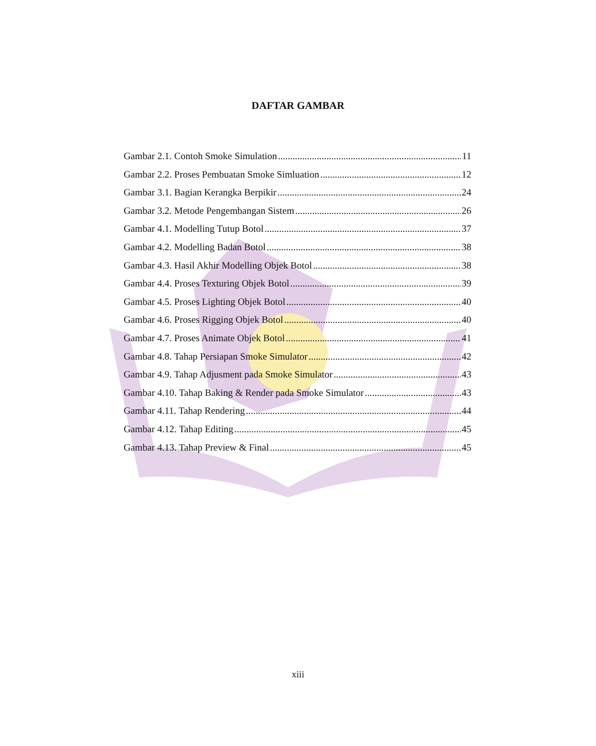DAFTAR GAMBAR
Gambar 2.1. Contoh Smoke Simulation 11
Gambar 2.2. Proses Pembuatan Smoke Simluation 12
Gambar 3.1. Bagian Kerangka Berpikir 24
Gambar 3.2. Metode Pengembangan Sistem 26
Gambar 4.1. Modelling Tutup Botol 37
Gambar 4.2. Modelling Badan Botol 38
Gambar 4.3. Hasil Akhir Modelling Objek Botol 38
Gambar 4.4. Proses Texturing Objek Botol 39
Gambar 4.5. Proses Lighting Objek Botol 40
Gambar 4.6. Proses Rigging Objek Botol 40
Gambar 4.7. Proses Animate Objek Botol 41
Gambar 4.8. Tahap Persiapan Smoke Simulator 42
Gambar 4.9. Tahap Adjusment pada Smoke Simulator 43
Gambar 4.10. Tahap Baking & Render pada Smoke Simulator 43
Gambar 4.11. Tahap Rendering 44
Gambar 4.12. Tahap Editing 45
Gambar 4.13. Tahap Preview & Final 45
xiii